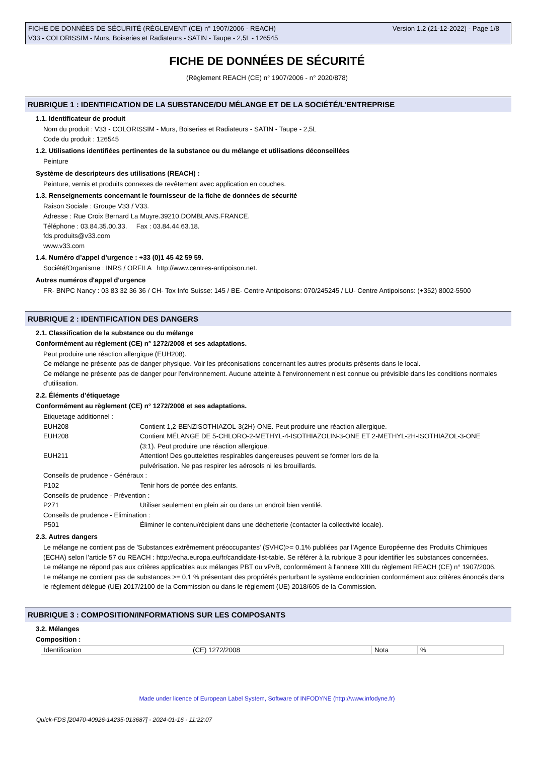FICHE DE DONNÉES DE SÉCURITÉ (RÈGLEMENT (CE) n° 1907/2006 - REACH)
V33 - COLORISSIM - Murs, Boiseries et Radiateurs - SATIN - Taupe - 2,5L - 126545
Version 1.2 (21-12-2022) - Page 1/8
FICHE DE DONNÉES DE SÉCURITÉ
(Règlement REACH (CE) n° 1907/2006 - n° 2020/878)
RUBRIQUE 1 : IDENTIFICATION DE LA SUBSTANCE/DU MÉLANGE ET DE LA SOCIÉTÉ/L’ENTREPRISE
1.1. Identificateur de produit
Nom du produit : V33 - COLORISSIM - Murs, Boiseries et Radiateurs - SATIN - Taupe - 2,5L
Code du produit : 126545
1.2. Utilisations identifiées pertinentes de la substance ou du mélange et utilisations déconseillées
Peinture
Système de descripteurs des utilisations (REACH) :
Peinture, vernis et produits connexes de revêtement avec application en couches.
1.3. Renseignements concernant le fournisseur de la fiche de données de sécurité
Raison Sociale : Groupe V33 / V33.
Adresse : Rue Croix Bernard La Muyre.39210.DOMBLANS.FRANCE.
Téléphone : 03.84.35.00.33. Fax : 03.84.44.63.18.
fds.produits@v33.com
www.v33.com
1.4. Numéro d’appel d’urgence : +33 (0)1 45 42 59 59.
Société/Organisme : INRS / ORFILA http://www.centres-antipoison.net.
Autres numéros d'appel d'urgence
FR- BNPC Nancy : 03 83 32 36 36 / CH- Tox Info Suisse: 145 / BE- Centre Antipoisons: 070/245245 / LU- Centre Antipoisons: (+352) 8002-5500
RUBRIQUE 2 : IDENTIFICATION DES DANGERS
2.1. Classification de la substance ou du mélange
Conformément au règlement (CE) n° 1272/2008 et ses adaptations.
Peut produire une réaction allergique (EUH208).
Ce mélange ne présente pas de danger physique. Voir les préconisations concernant les autres produits présents dans le local.
Ce mélange ne présente pas de danger pour l'environnement. Aucune atteinte à l'environnement n'est connue ou prévisible dans les conditions normales d'utilisation.
2.2. Éléments d’étiquetage
Conformément au règlement (CE) n° 1272/2008 et ses adaptations.
| Etiquetage additionnel : | |
| EUH208 | Contient 1,2-BENZISOTHIAZOL-3(2H)-ONE. Peut produire une réaction allergique. |
| EUH208 | Contient MÉLANGE DE 5-CHLORO-2-METHYL-4-ISOTHIAZOLIN-3-ONE ET 2-METHYL-2H-ISOTHIAZOL-3-ONE (3:1). Peut produire une réaction allergique. |
| EUH211 | Attention! Des gouttelettes respirables dangereuses peuvent se former lors de la pulvérisation. Ne pas respirer les aérosols ni les brouillards. |
| Conseils de prudence - Généraux : | |
| P102 | Tenir hors de portée des enfants. |
| Conseils de prudence - Prévention : | |
| P271 | Utiliser seulement en plein air ou dans un endroit bien ventilé. |
| Conseils de prudence - Elimination : | |
| P501 | Éliminer le contenu/récipient dans une déchetterie (contacter la collectivité locale). |
2.3. Autres dangers
Le mélange ne contient pas de 'Substances extrêmement préoccupantes' (SVHC)>= 0.1% publiées par l’Agence Européenne des Produits Chimiques (ECHA) selon l’article 57 du REACH : http://echa.europa.eu/fr/candidate-list-table. Se référer à la rubrique 3 pour identifier les substances concernées.
Le mélange ne répond pas aux critères applicables aux mélanges PBT ou vPvB, conformément à l'annexe XIII du règlement REACH (CE) n° 1907/2006.
Le mélange ne contient pas de substances >= 0,1 % présentant des propriétés perturbant le système endocrinien conformément aux critères énoncés dans le règlement délégué (UE) 2017/2100 de la Commission ou dans le règlement (UE) 2018/605 de la Commission.
RUBRIQUE 3 : COMPOSITION/INFORMATIONS SUR LES COMPOSANTS
3.2. Mélanges
Composition :
| Identification | (CE) 1272/2008 | Nota | % |
Made under licence of European Label System, Software of INFODYNE (http://www.infodyne.fr)
Quick-FDS [20470-40926-14235-013687] - 2024-01-16 - 11:22:07